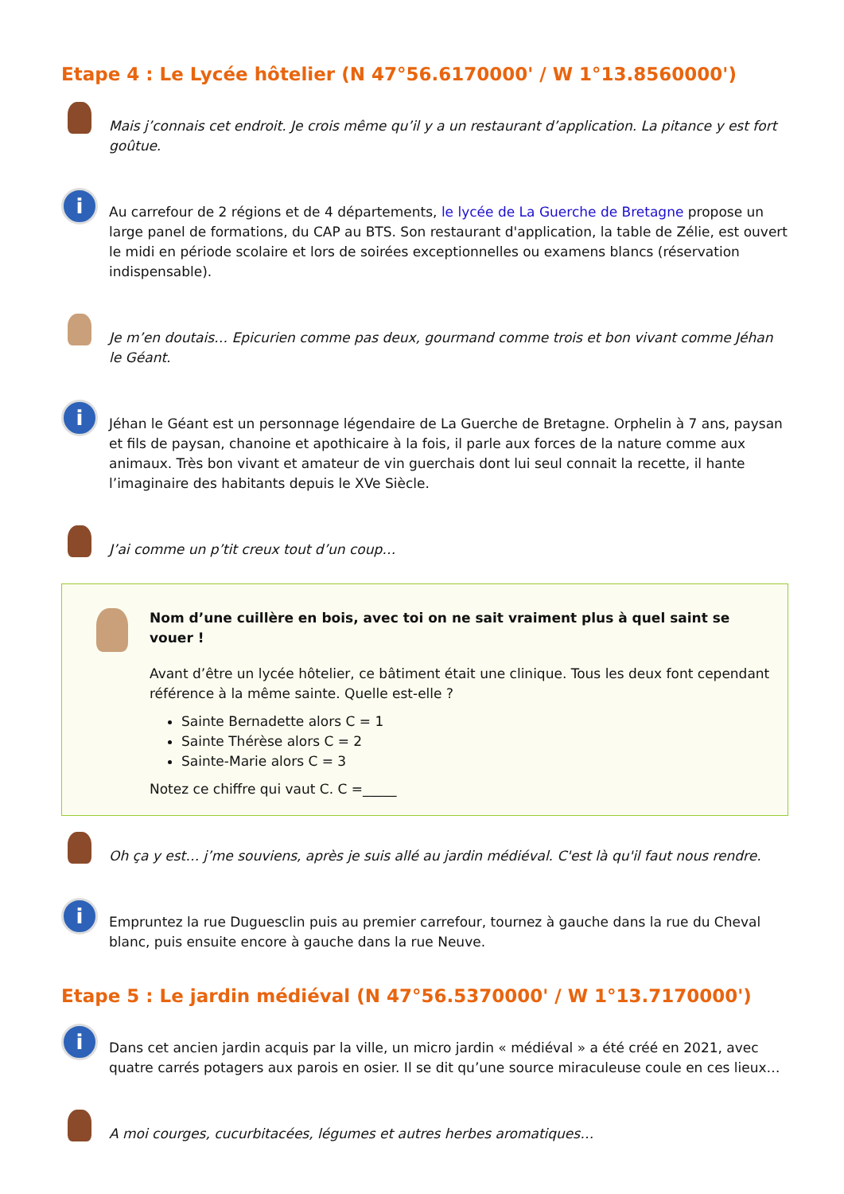Etape 4 : Le Lycée hôtelier (N 47°56.6170000' / W 1°13.8560000')
Mais j’connais cet endroit. Je crois même qu’il y a un restaurant d’application. La pitance y est fort goûtue.
i
Au carrefour de 2 régions et de 4 départements, le lycée de La Guerche de Bretagne propose un large panel de formations, du CAP au BTS. Son restaurant d'application, la table de Zélie, est ouvert le midi en période scolaire et lors de soirées exceptionnelles ou examens blancs (réservation indispensable).
Je m’en doutais… Epicurien comme pas deux, gourmand comme trois et bon vivant comme Jéhan le Géant.
i
Jéhan le Géant est un personnage légendaire de La Guerche de Bretagne. Orphelin à 7 ans, paysan et fils de paysan, chanoine et apothicaire à la fois, il parle aux forces de la nature comme aux animaux. Très bon vivant et amateur de vin guerchais dont lui seul connait la recette, il hante l’imaginaire des habitants depuis le XVe Siècle.
J’ai comme un p’tit creux tout d’un coup…
Nom d’une cuillère en bois, avec toi on ne sait vraiment plus à quel saint se vouer !
Avant d’être un lycée hôtelier, ce bâtiment était une clinique. Tous les deux font cependant référence à la même sainte. Quelle est-elle ?
Sainte Bernadette alors C = 1
Sainte Thérèse alors C = 2
Sainte-Marie alors C = 3
Notez ce chiffre qui vaut C. C =_____
Oh ça y est… j’me souviens, après je suis allé au jardin médiéval. C'est là qu'il faut nous rendre.
i
Empruntez la rue Duguesclin puis au premier carrefour, tournez à gauche dans la rue du Cheval blanc, puis ensuite encore à gauche dans la rue Neuve.
Etape 5 : Le jardin médiéval (N 47°56.5370000' / W 1°13.7170000')
i
Dans cet ancien jardin acquis par la ville, un micro jardin « médiéval » a été créé en 2021, avec quatre carrés potagers aux parois en osier. Il se dit qu’une source miraculeuse coule en ces lieux…
A moi courges, cucurbitacées, légumes et autres herbes aromatiques…